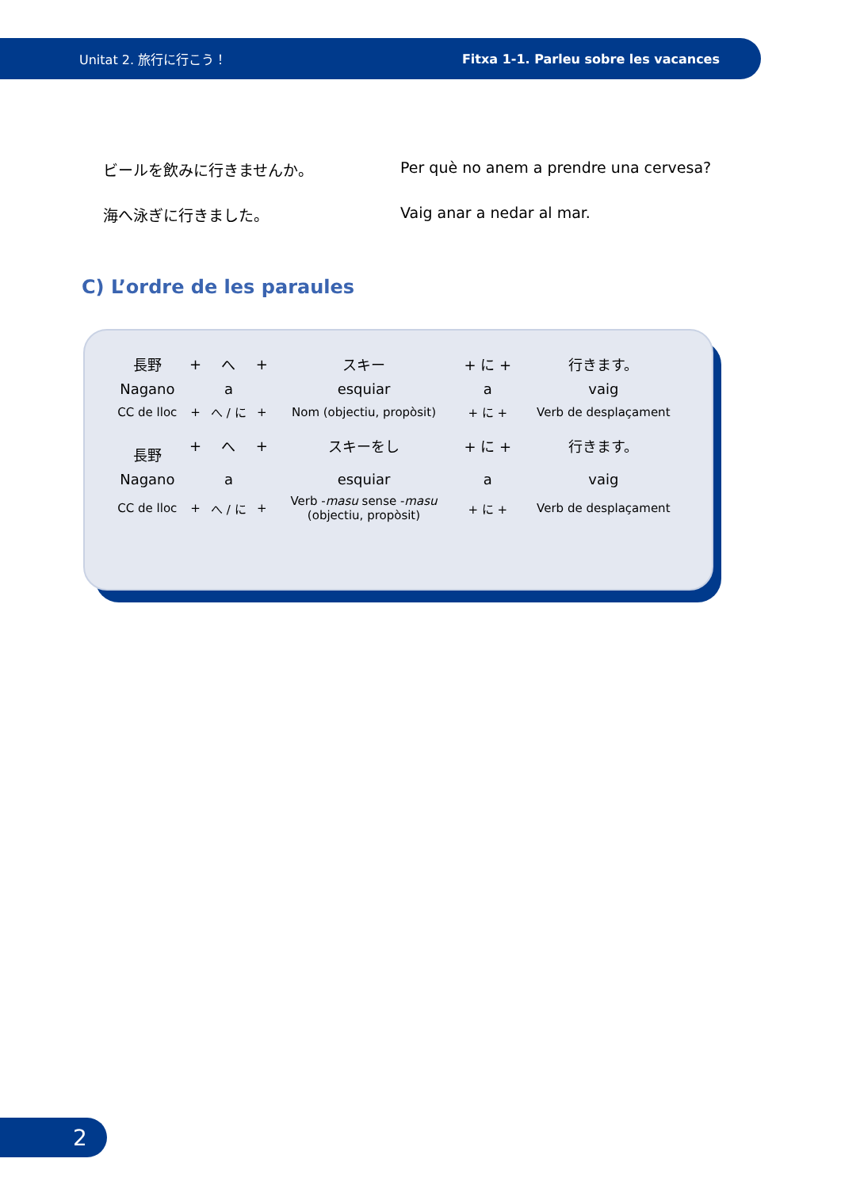Unitat 2. 旅行に行こう！ Fitxa 1-1. Parleu sobre les vacances
ビールを飲みに行きませんか。 Per què no anem a prendre una cervesa?
海へ泳ぎに行きました。 Vaig anar a nedar al mar.
C) L’ordre de les paraules
| 長野 | + | へ | + | スキー | + に + | 行きます。 |
| Nagano | | a | | esquiar | a | vaig |
| CC de lloc | + | へ / に | + | Nom (objectiu, propòsit) | + に + | Verb de desplaçament |
| 長野 | + | へ | + | スキーをし | + に + | 行きます。 |
| Nagano | | a | | esquiar | a | vaig |
| CC de lloc | + | へ / に | + | Verb - masu sense - masu (objectiu, propòsit) | + に + | Verb de desplaçament |
2